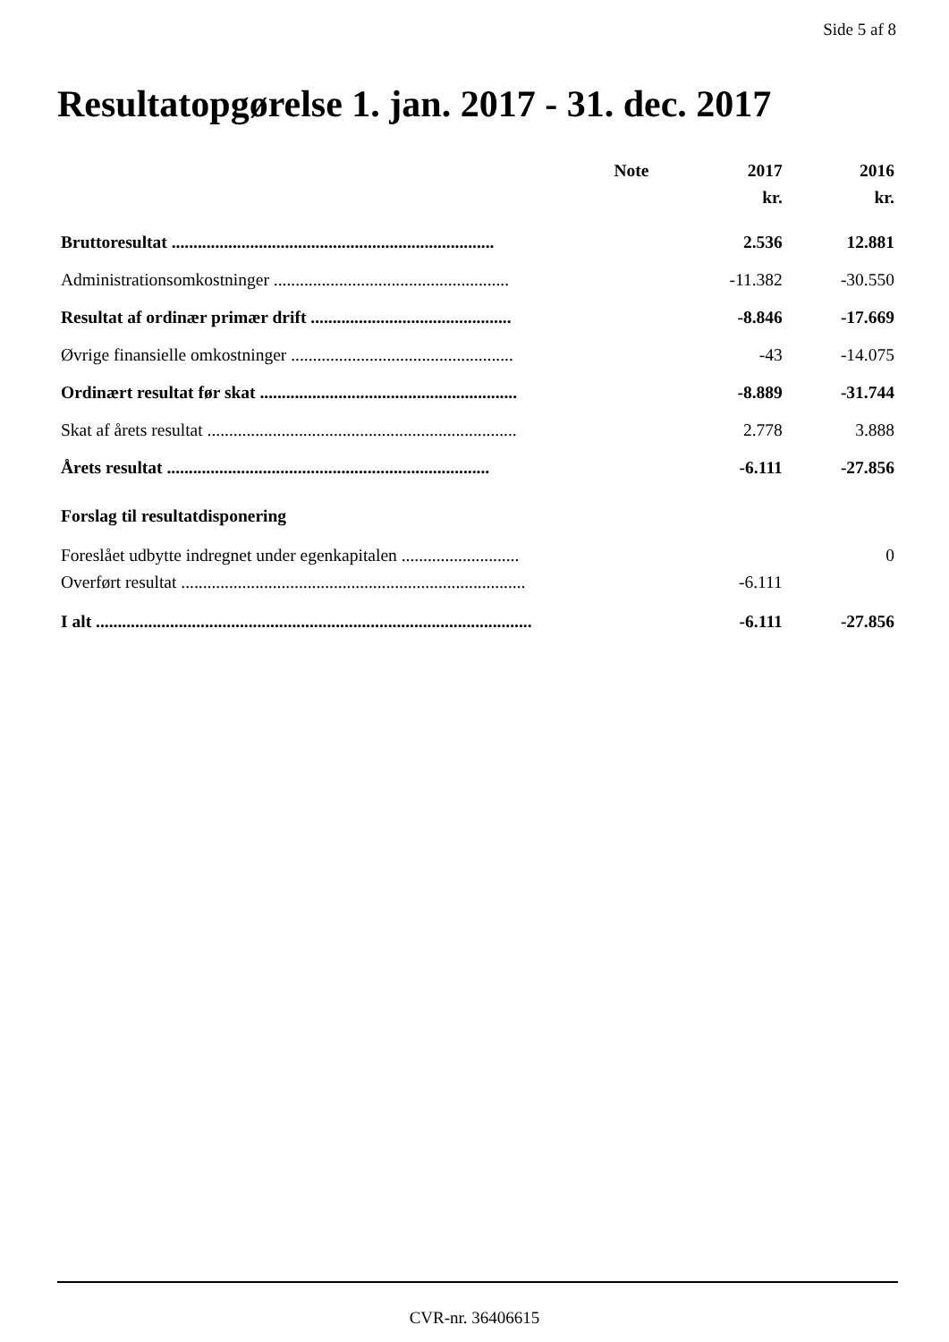Side 5 af 8
Resultatopgørelse 1. jan. 2017 - 31. dec. 2017
| | Note | 2017 | 2016 |
| --- | --- | --- | --- |
| | | kr. | kr. |
| Bruttoresultat .......................................................................... | | 2.536 | 12.881 |
| Administrationsomkostninger ...................................................... | | -11.382 | -30.550 |
| Resultat af ordinær primær drift .............................................. | | -8.846 | -17.669 |
| Øvrige finansielle omkostninger ................................................... | | -43 | -14.075 |
| Ordinært resultat før skat ........................................................... | | -8.889 | -31.744 |
| Skat af årets resultat ....................................................................... | | 2.778 | 3.888 |
| Årets resultat .......................................................................... | | -6.111 | -27.856 |
| Forslag til resultatdisponering | | | |
| Foreslået udbytte indregnet under egenkapitalen ........................... | | | 0 |
| Overført resultat ............................................................................... | | -6.111 | |
| I alt .................................................................................................... | | -6.111 | -27.856 |
CVR-nr. 36406615